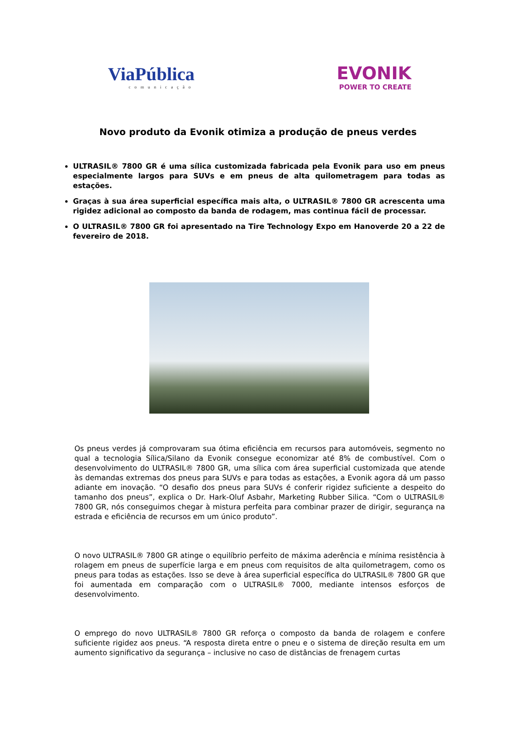ViaPública
comunicação
EVONIK
POWER TO CREATE
Novo produto da Evonik otimiza a produção de pneus verdes
ULTRASIL® 7800 GR é uma sílica customizada fabricada pela Evonik para uso em pneus especialmente largos para SUVs e em pneus de alta quilometragem para todas as estações.
Graças à sua área superficial específica mais alta, o ULTRASIL® 7800 GR acrescenta uma rigidez adicional ao composto da banda de rodagem, mas continua fácil de processar.
O ULTRASIL® 7800 GR foi apresentado na Tire Technology Expo em Hanoverde 20 a 22 de fevereiro de 2018.
Os pneus verdes já comprovaram sua ótima eficiência em recursos para automóveis, segmento no qual a tecnologia Sílica/Silano da Evonik consegue economizar até 8% de combustível. Com o desenvolvimento do ULTRASIL® 7800 GR, uma sílica com área superficial customizada que atende às demandas extremas dos pneus para SUVs e para todas as estações, a Evonik agora dá um passo adiante em inovação. “O desafio dos pneus para SUVs é conferir rigidez suficiente a despeito do tamanho dos pneus”, explica o Dr. Hark-Oluf Asbahr, Marketing Rubber Silica. “Com o ULTRASIL® 7800 GR, nós conseguimos chegar à mistura perfeita para combinar prazer de dirigir, segurança na estrada e eficiência de recursos em um único produto”.
O novo ULTRASIL® 7800 GR atinge o equilíbrio perfeito de máxima aderência e mínima resistência à rolagem em pneus de superfície larga e em pneus com requisitos de alta quilometragem, como os pneus para todas as estações. Isso se deve à área superficial específica do ULTRASIL® 7800 GR que foi aumentada em comparação com o ULTRASIL® 7000, mediante intensos esforços de desenvolvimento.
O emprego do novo ULTRASIL® 7800 GR reforça o composto da banda de rolagem e confere suficiente rigidez aos pneus. “A resposta direta entre o pneu e o sistema de direção resulta em um aumento significativo da segurança – inclusive no caso de distâncias de frenagem curtas